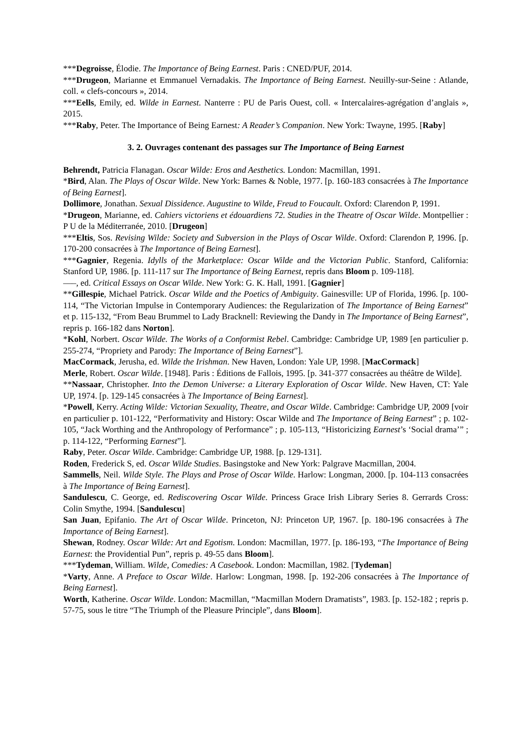***Degroisse, Élodie. The Importance of Being Earnest. Paris : CNED/PUF, 2014.
***Drugeon, Marianne et Emmanuel Vernadakis. The Importance of Being Earnest. Neuilly-sur-Seine : Atlande, coll. « clefs-concours », 2014.
***Eells, Emily, ed. Wilde in Earnest. Nanterre : PU de Paris Ouest, coll. « Intercalaires-agrégation d’anglais », 2015.
***Raby, Peter. The Importance of Being Earnest: A Reader’s Companion. New York: Twayne, 1995. [Raby]
3. 2. Ouvrages contenant des passages sur The Importance of Being Earnest
Behrendt, Patricia Flanagan. Oscar Wilde: Eros and Aesthetics. London: Macmillan, 1991.
*Bird, Alan. The Plays of Oscar Wilde. New York: Barnes & Noble, 1977. [p. 160-183 consacrées à The Importance of Being Earnest].
Dollimore, Jonathan. Sexual Dissidence. Augustine to Wilde, Freud to Foucault. Oxford: Clarendon P, 1991.
*Drugeon, Marianne, ed. Cahiers victoriens et édouardiens 72. Studies in the Theatre of Oscar Wilde. Montpellier : P U de la Méditerranée, 2010. [Drugeon]
***Eltis, Sos. Revising Wilde: Society and Subversion in the Plays of Oscar Wilde. Oxford: Clarendon P, 1996. [p. 170-200 consacrées à The Importance of Being Earnest].
***Gagnier, Regenia. Idylls of the Marketplace: Oscar Wilde and the Victorian Public. Stanford, California: Stanford UP, 1986. [p. 111-117 sur The Importance of Being Earnest, repris dans Bloom p. 109-118].
–––, ed. Critical Essays on Oscar Wilde. New York: G. K. Hall, 1991. [Gagnier]
**Gillespie, Michael Patrick. Oscar Wilde and the Poetics of Ambiguity. Gainesville: UP of Florida, 1996. [p. 100-114, “The Victorian Impulse in Contemporary Audiences: the Regularization of The Importance of Being Earnest” et p. 115-132, “From Beau Brummel to Lady Bracknell: Reviewing the Dandy in The Importance of Being Earnest”, repris p. 166-182 dans Norton].
*Kohl, Norbert. Oscar Wilde. The Works of a Conformist Rebel. Cambridge: Cambridge UP, 1989 [en particulier p. 255-274, “Propriety and Parody: The Importance of Being Earnest”].
MacCormack, Jerusha, ed. Wilde the Irishman. New Haven, London: Yale UP, 1998. [MacCormack]
Merle, Robert. Oscar Wilde. [1948]. Paris : Éditions de Fallois, 1995. [p. 341-377 consacrées au théâtre de Wilde].
**Nassaar, Christopher. Into the Demon Universe: a Literary Exploration of Oscar Wilde. New Haven, CT: Yale UP, 1974. [p. 129-145 consacrées à The Importance of Being Earnest].
*Powell, Kerry. Acting Wilde: Victorian Sexuality, Theatre, and Oscar Wilde. Cambridge: Cambridge UP, 2009 [voir en particulier p. 101-122, “Performativity and History: Oscar Wilde and The Importance of Being Earnest” ; p. 102-105, “Jack Worthing and the Anthropology of Performance” ; p. 105-113, “Historicizing Earnest’s ‘Social drama’” ; p. 114-122, “Performing Earnest”].
Raby, Peter. Oscar Wilde. Cambridge: Cambridge UP, 1988. [p. 129-131].
Roden, Frederick S, ed. Oscar Wilde Studies. Basingstoke and New York: Palgrave Macmillan, 2004.
Sammells, Neil. Wilde Style. The Plays and Prose of Oscar Wilde. Harlow: Longman, 2000. [p. 104-113 consacrées à The Importance of Being Earnest].
Sandulescu, C. George, ed. Rediscovering Oscar Wilde. Princess Grace Irish Library Series 8. Gerrards Cross: Colin Smythe, 1994. [Sandulescu]
San Juan, Epifanio. The Art of Oscar Wilde. Princeton, NJ: Princeton UP, 1967. [p. 180-196 consacrées à The Importance of Being Earnest].
Shewan, Rodney. Oscar Wilde: Art and Egotism. London: Macmillan, 1977. [p. 186-193, “The Importance of Being Earnest: the Providential Pun”, repris p. 49-55 dans Bloom].
***Tydeman, William. Wilde, Comedies: A Casebook. London: Macmillan, 1982. [Tydeman]
*Varty, Anne. A Preface to Oscar Wilde. Harlow: Longman, 1998. [p. 192-206 consacrées à The Importance of Being Earnest].
Worth, Katherine. Oscar Wilde. London: Macmillan, “Macmillan Modern Dramatists”, 1983. [p. 152-182 ; repris p. 57-75, sous le titre “The Triumph of the Pleasure Principle”, dans Bloom].